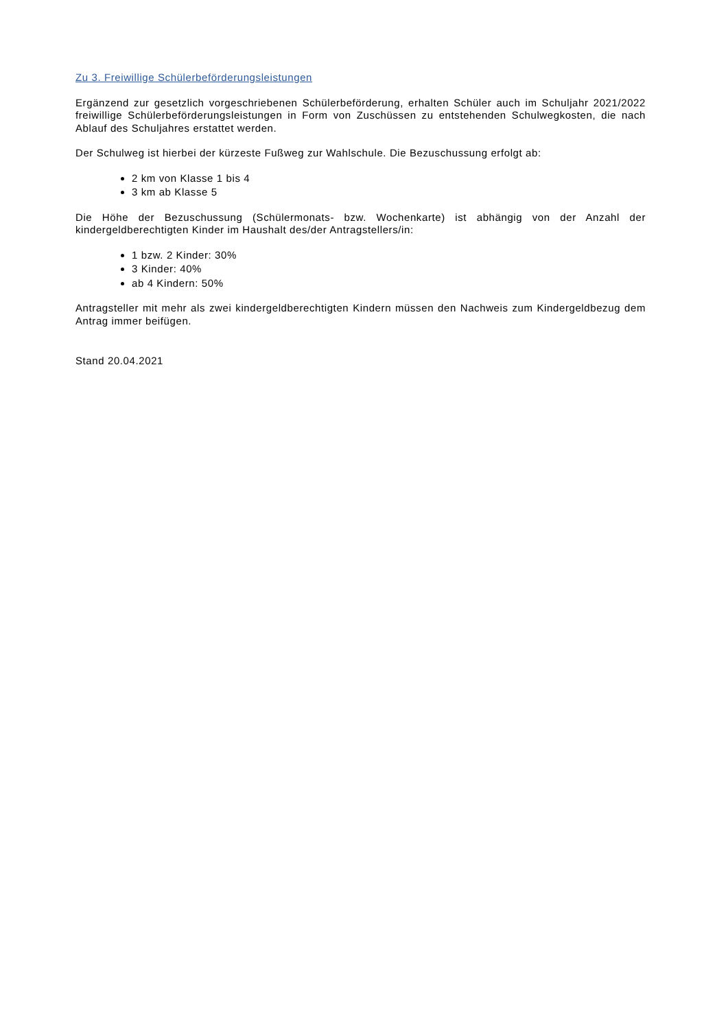Zu 3. Freiwillige Schülerbeförderungsleistungen
Ergänzend zur gesetzlich vorgeschriebenen Schülerbeförderung, erhalten Schüler auch im Schuljahr 2021/2022 freiwillige Schülerbeförderungsleistungen in Form von Zuschüssen zu entstehenden Schulwegkosten, die nach Ablauf des Schuljahres erstattet werden.
Der Schulweg ist hierbei der kürzeste Fußweg zur Wahlschule. Die Bezuschussung erfolgt ab:
2 km von Klasse 1 bis 4
3 km ab Klasse 5
Die Höhe der Bezuschussung (Schülermonats- bzw. Wochenkarte) ist abhängig von der Anzahl der kindergeldberechtigten Kinder im Haushalt des/der Antragstellers/in:
1 bzw. 2 Kinder: 30%
3 Kinder: 40%
ab 4 Kindern: 50%
Antragsteller mit mehr als zwei kindergeldberechtigten Kindern müssen den Nachweis zum Kindergeldbezug dem Antrag immer beifügen.
Stand 20.04.2021